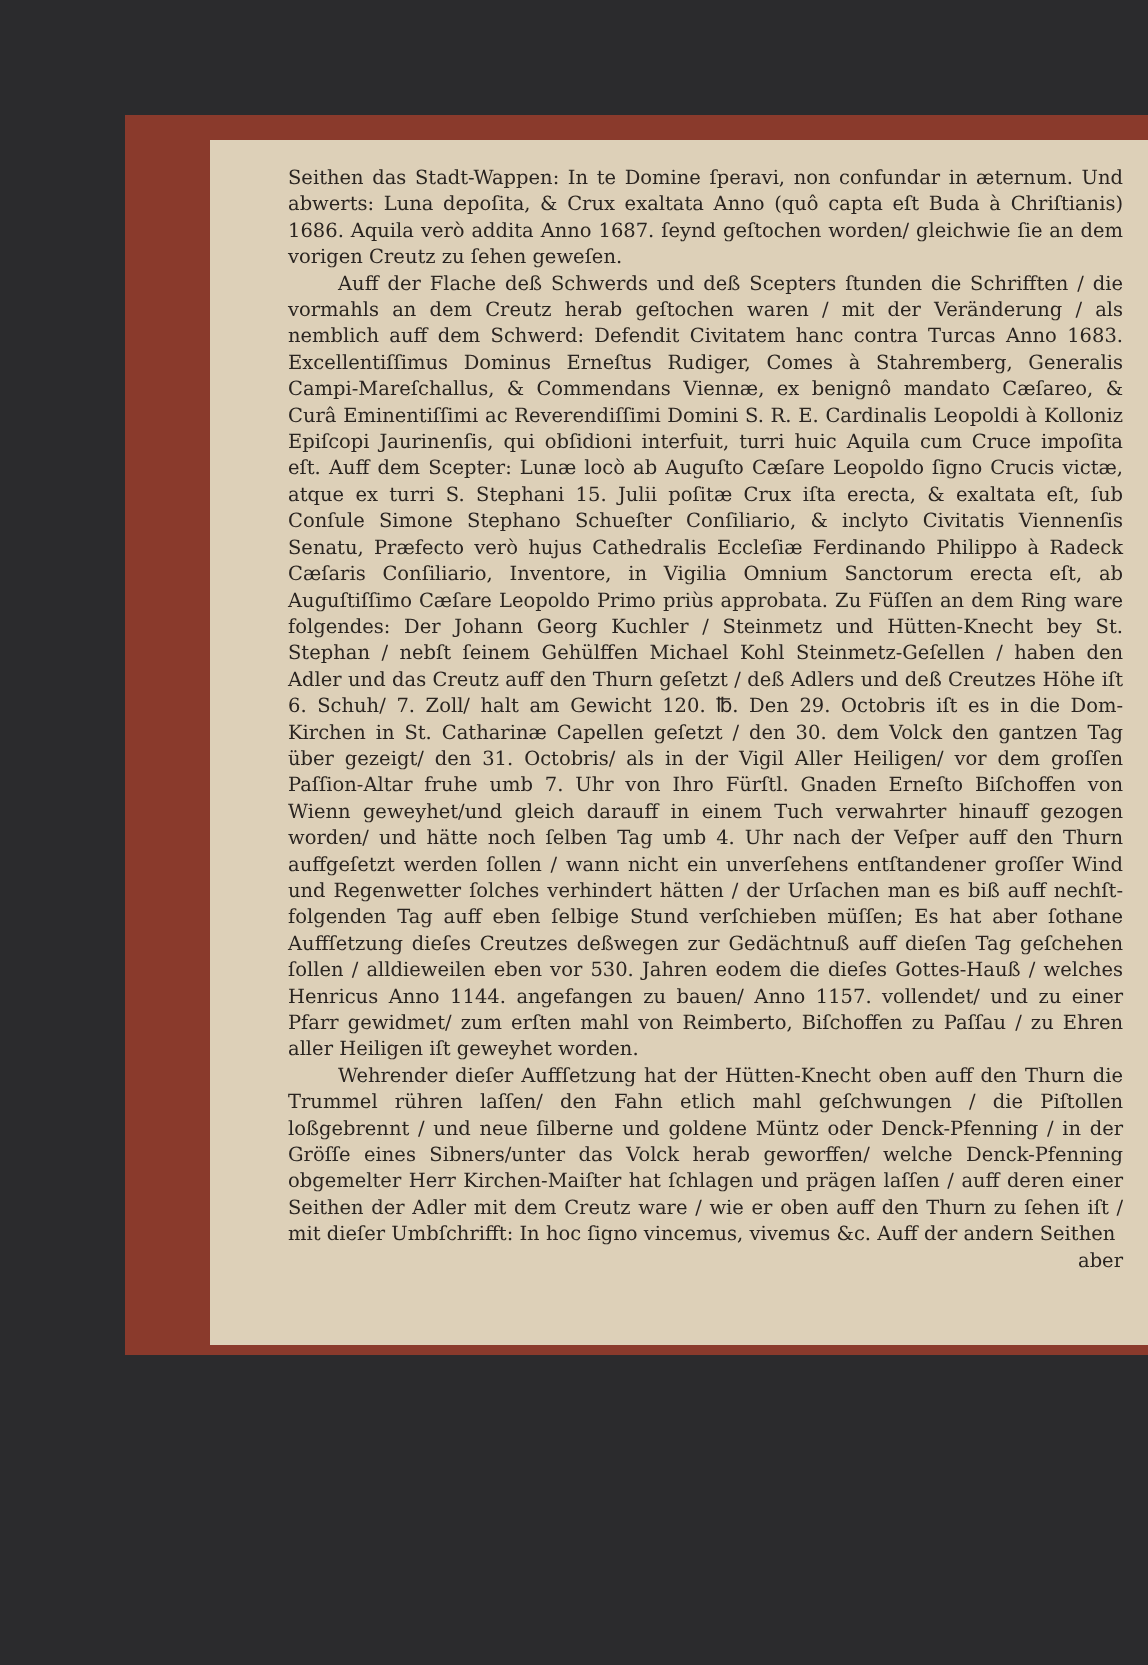Seithen das Stadt-Wappen: In te Domine ſperavi, non confundar in æternum. Und abwerts: Luna depoſita, & Crux exaltata Anno (quô capta eſt Buda à Chriſtianis) 1686. Aquila verò addita Anno 1687. ſeynd geſtochen worden/ gleichwie ſie an dem vorigen Creutz zu ſehen geweſen.
Auff der Flache deß Schwerds und deß Scepters ſtunden die Schrifften / die vormahls an dem Creutz herab geſtochen waren / mit der Veränderung / als nemblich auff dem Schwerd: Defendit Civitatem hanc contra Turcas Anno 1683. Excellentiſſimus Dominus Erneſtus Rudiger, Comes à Stahremberg, Generalis Campi-Mareſchallus, & Commendans Viennæ, ex benignô mandato Cæſareo, & Curâ Eminentiſſimi ac Reverendiſſimi Domini S. R. E. Cardinalis Leopoldi à Kolloniz Epiſcopi Jaurinenſis, qui obſidioni interfuit, turri huic Aquila cum Cruce impoſita eſt. Auff dem Scepter: Lunæ locò ab Auguſto Cæſare Leopoldo ſigno Crucis victæ, atque ex turri S. Stephani 15. Julii poſitæ Crux iſta erecta, & exaltata eſt, ſub Conſule Simone Stephano Schueſter Conſiliario, & inclyto Civitatis Viennenſis Senatu, Præfecto verò hujus Cathedralis Eccleſiæ Ferdinando Philippo à Radeck Cæſaris Conſiliario, Inventore, in Vigilia Omnium Sanctorum erecta eſt, ab Auguſtiſſimo Cæſare Leopoldo Primo priùs approbata. Zu Füſſen an dem Ring ware folgendes: Der Johann Georg Kuchler / Steinmetz und Hütten-Knecht bey St. Stephan / nebſt ſeinem Gehülffen Michael Kohl Steinmetz-Geſellen / haben den Adler und das Creutz auff den Thurn geſetzt / deß Adlers und deß Creutzes Höhe iſt 6. Schuh/ 7. Zoll/ halt am Gewicht 120. ℔. Den 29. Octobris iſt es in die Dom-Kirchen in St. Catharinæ Capellen geſetzt / den 30. dem Volck den gantzen Tag über gezeigt/ den 31. Octobris/ als in der Vigil Aller Heiligen/ vor dem groſſen Paſſion-Altar fruhe umb 7. Uhr von Ihro Fürſtl. Gnaden Erneſto Biſchoffen von Wienn geweyhet/und gleich darauff in einem Tuch verwahrter hinauff gezogen worden/ und hätte noch ſelben Tag umb 4. Uhr nach der Veſper auff den Thurn auffgeſetzt werden ſollen / wann nicht ein unverſehens entſtandener groſſer Wind und Regenwetter ſolches verhindert hätten / der Urſachen man es biß auff nechſt-folgenden Tag auff eben ſelbige Stund verſchieben müſſen; Es hat aber ſothane Auffſetzung dieſes Creutzes deßwegen zur Gedächtnuß auff dieſen Tag geſchehen ſollen / alldieweilen eben vor 530. Jahren eodem die dieſes Gottes-Hauß / welches Henricus Anno 1144. angefangen zu bauen/ Anno 1157. vollendet/ und zu einer Pfarr gewidmet/ zum erſten mahl von Reimberto, Biſchoffen zu Paſſau / zu Ehren aller Heiligen iſt geweyhet worden.
Wehrender dieſer Auffſetzung hat der Hütten-Knecht oben auff den Thurn die Trummel rühren laſſen/ den Fahn etlich mahl geſchwungen / die Piſtollen loßgebrennt / und neue ſilberne und goldene Müntz oder Denck-Pfenning / in der Gröſſe eines Sibners/unter das Volck herab geworffen/ welche Denck-Pfenning obgemelter Herr Kirchen-Maiſter hat ſchlagen und prägen laſſen / auff deren einer Seithen der Adler mit dem Creutz ware / wie er oben auff den Thurn zu ſehen iſt / mit dieſer Umbſchrifft: In hoc ſigno vincemus, vivemus &c. Auff der andern Seithen
aber